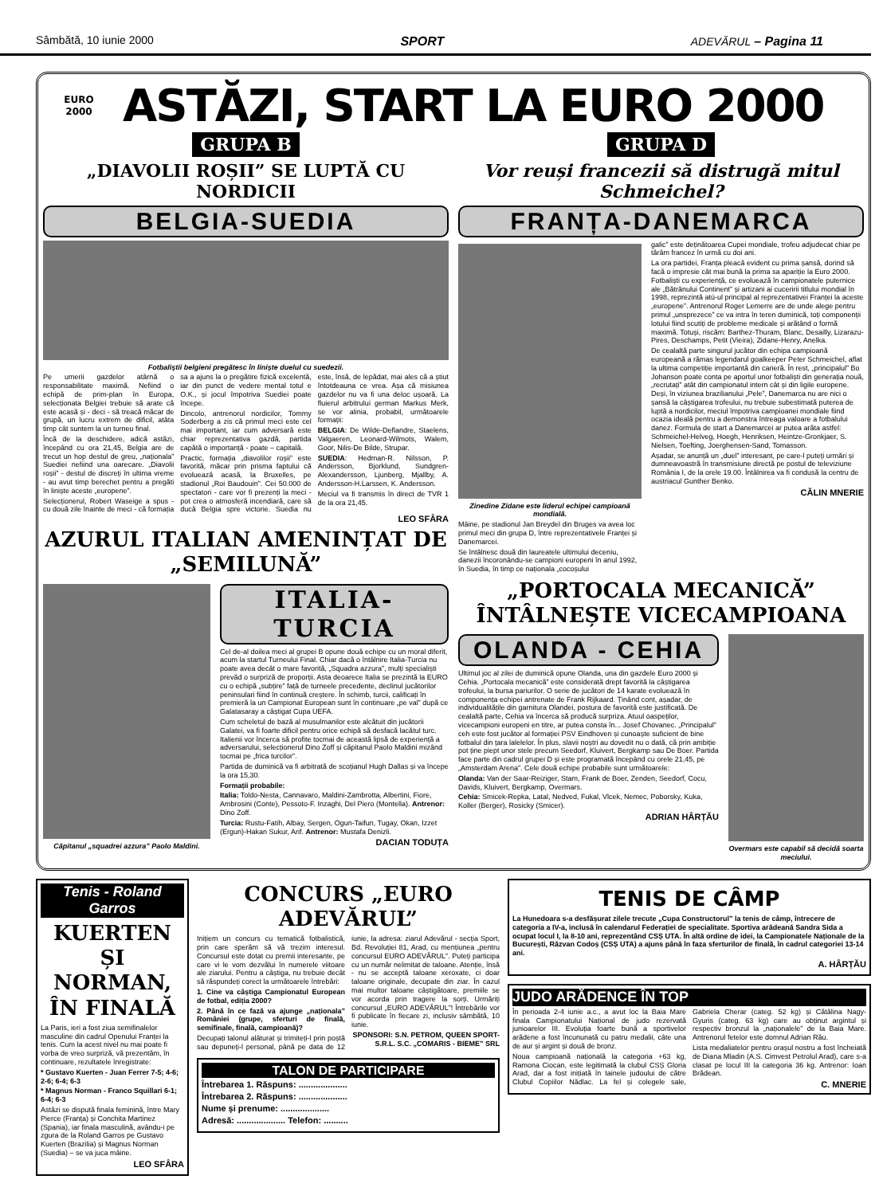Sâmbătă, 10 iunie 2000 SPORT ADEVĂRUL – Pagina 11
EURO
2000
ASTĂZI, START LA EURO 2000
GRUPA B
„DIAVOLII ROȘII” SE LUPTĂ CU NORDICII
BELGIA-SUEDIA
Fotbaliștii belgieni pregătesc în liniște duelul cu suedezii.
Pe umerii gazdelor atârnă o responsabilitate maximă. Nefiind o echipă de prim-plan în Europa, selecționata Belgiei trebuie să arate că este acasă și - deci - să treacă măcar de grupă, un lucru extrem de dificil, atâta timp cât suntem la un turneu final.
Încă de la deschidere, adică astăzi, începând cu ora 21,45, Belgia are de trecut un hop destul de greu, „naționala” Suediei nefiind una oarecare. „Diavolii roșii” - destul de discreți în ultima vreme - au avut timp berechet pentru a pregăti în liniște aceste „europene”.
Selecționerul, Robert Waseige a spus - cu două zile înainte de meci - că formația sa a ajuns la o pregătire fizică excelentă, iar din punct de vedere mental totul e O.K., și jocul împotriva Suediei poate începe.
Dincolo, antrenorul nordicilor, Tommy Soderberg a zis că primul meci este cel mai important, iar cum adversară este chiar reprezentativa gazdă, partida capătă o importanță - poate – capitală.
Practic, formația „diavolilor roșii” este favorită, măcar prin prisma faptului că evoluează acasă, la Bruxelles, pe stadionul „Roi Baudouin”. Cei 50.000 de spectatori - care vor fi prezenți la meci - pot crea o atmosferă incendiară, care să ducă Belgia spre victorie. Suedia nu este, însă, de lepădat, mai ales că a știut întotdeauna ce vrea. Așa că misiunea gazdelor nu va fi una deloc ușoară. La fluierul arbitrului german Markus Merk, se vor alinia, probabil, următoarele formații:
BELGIA: De Wilde-Deflandre, Staelens, Valgaeren, Leonard-Wilmots, Walem, Goor, Nilis-De Bilde, Strupar.
SUEDIA: Hedman-R. Nilsson, P. Andersson, Bjorklund, Sundgren-Alexandersson, Ljunberg, Mjallby, A. Andersson-H.Larssen, K. Andersson.
Meciul va fi transmis în direct de TVR 1 de la ora 21,45.
LEO SFÂRA
AZURUL ITALIAN AMENINȚAT DE „SEMILUNĂ”
Căpitanul „squadrei azzura” Paolo Maldini.
ITALIA-TURCIA
Cel de-al doilea meci al grupei B opune două echipe cu un moral diferit, acum la startul Turneului Final. Chiar dacă o întâlnire Italia-Turcia nu poate avea decât o mare favorită, „Squadra azzura”, mulți specialiști prevăd o surpriză de proporții. Asta deoarece Italia se prezintă la EURO cu o echipă „subțire” față de turneele precedente, declinul jucătorilor peninsulari fiind în continuă creștere. În schimb, turcii, calificați în premieră la un Campionat European sunt în continuare „pe val” după ce Galatasaray a câștigat Cupa UEFA.
Cum scheletul de bază al musulmanilor este alcătuit din jucătorii Galatei, va fi foarte dificil pentru orice echipă să desfacă lacătul turc. Italienii vor încerca să profite tocmai de această lipsă de experiență a adversarului, selecționerul Dino Zoff și căpitanul Paolo Maldini mizând tocmai pe „frica turcilor”.
Partida de duminică va fi arbitrată de scoțianul Hugh Dallas și va începe la ora 15,30.
Formații probabile:
Italia: Toldo-Nesta, Cannavaro, Maldini-Zambrotta, Albertini, Fiore, Ambrosini (Conte), Pessoto-F. Inzaghi, Del Piero (Montella). Antrenor: Dino Zoff.
Turcia: Rustu-Fatih, Albay, Sergen, Ogun-Taifun, Tugay, Okan, Izzet (Ergun)-Hakan Sukur, Arif. Antrenor: Mustafa Denizli.
DACIAN TODUȚA
GRUPA D
Vor reuși francezii să distrugă mitul Schmeichel?
FRANȚA-DANEMARCA
Zinedine Zidane este liderul echipei campioană mondială.
Mâine, pe stadionul Jan Breydel din Bruges va avea loc primul meci din grupa D, între reprezentativele Franței și Danemarcei.
Se întâlnesc două din laureatele ultimului deceniu, danezii încoronându-se campioni europeni în anul 1992, în Suedia, în timp ce naționala „cocoșului
galic” este deținătoarea Cupei mondiale, trofeu adjudecat chiar pe tărâm francez în urmă cu doi ani.
La ora partidei, Franța pleacă evident cu prima șansă, dorind să facă o impresie cât mai bună la prima sa apariție la Euro 2000. Fotbaliști cu experiență, ce evoluează în campionatele puternice ale „Bătrânului Continent” și artizani ai cuceririi titlului mondial în 1998, reprezintă atú-ul principal al reprezentativei Franței la aceste „europene”. Antrenorul Roger Lemerre are de unde alege pentru primul „unsprezece” ce va intra în teren duminică, toți componenții lotului fiind scutiți de probleme medicale și arătând o formă maximă. Totuși, riscăm: Barthez-Thuram, Blanc, Desailly, Lizarazu-Pires, Deschamps, Petit (Vieira), Zidane-Henry, Anelka.
De cealaltă parte singurul jucător din echipa campioană europeană a rămas legendarul goalkeeper Peter Schmeichel, aflat la ultima competiție importantă din carieră. În rest, „principalul” Bo Johanson poate conta pe aportul unor fotbaliști din generația nouă, „recrutați” atât din campionatul intern cât și din ligile europene. Deși, în viziunea brazilianului „Pele”, Danemarca nu are nici o șansă la câștigarea trofeului, nu trebuie subestimată puterea de luptă a nordicilor, meciul împotriva campioanei mondiale fiind ocazia ideală pentru a demonstra întreaga valoare a fotbalului danez. Formula de start a Danemarcei ar putea arăta astfel: Schmeichel-Helveg, Hoegh, Henriksen, Heintze-Gronkjaer, S. Nielsen, Toefting, Joerghensen-Sand, Tomasson.
Așadar, se anunță un „duel” interesant, pe care-l puteți urmări și dumneavoastră în transmisiune directă pe postul de televiziune România I, de la orele 19.00. Întâlnirea va fi condusă la centru de austriacul Gunther Benko.
CĂLIN MNERIE
„PORTOCALA MECANICĂ” ÎNTÂLNEȘTE VICECAMPIOANA
OLANDA - CEHIA
Ultimul joc al zilei de duminică opune Olanda, una din gazdele Euro 2000 și Cehia. „Portocala mecanică” este considerată drept favorită la câștigarea trofeului, la bursa pariurilor. O serie de jucători de 14 karate evoluează în componența echipei antrenate de Frank Rijkaard. Ținând cont, așadar, de individualitățile din garnitura Olandei, postura de favorită este justificată. De cealaltă parte, Cehia va încerca să producă surpriza. Atuul oaspeților, vicecampioni europeni en titre, ar putea consta în... Josef Chovanec. „Principalul” ceh este fost jucător al formației PSV Eindhoven și cunoaște suficient de bine fotbalul din țara lalelelor. În plus, slavii noștri au dovedit nu o dată, că prin ambiție pot ține piept unor stele precum Seedorf, Kluivert, Bergkamp sau De Boer. Partida face parte din cadrul grupei D și este programată începând cu orele 21,45, pe „Amsterdam Arena”. Cele două echipe probabile sunt următoarele:
Olanda: Van der Saar-Reiziger, Stam, Frank de Boer, Zenden, Seedorf, Cocu, Davids, Kluivert, Bergkamp, Overmars.
Cehia: Smicek-Repka, Latal, Nedved, Fukal, Vlcek, Nemec, Poborsky, Kuka, Koller (Berger), Rosicky (Smicer).
ADRIAN HÂRȚĂU
Overmars este capabil să decidă soarta meciului.
Tenis - Roland Garros
KUERTEN ȘI NORMAN, ÎN FINALĂ
La Paris, ieri a fost ziua semifinalelor masculine din cadrul Openului Franței la tenis. Cum la acest nivel nu mai poate fi vorba de vreo surpriză, vă prezentăm, în continuare, rezultatele înregistrate:
* Gustavo Kuerten - Juan Ferrer 7-5; 4-6; 2-6; 6-4; 6-3
* Magnus Norman - Franco Squillari 6-1; 6-4; 6-3
Astăzi se dispută finala feminină, între Mary Pierce (Franța) și Conchita Martinez (Spania), iar finala masculină, avându-i pe zgura de la Roland Garros pe Gustavo Kuerten (Brazilia) și Magnus Norman (Suedia) – se va juca mâine.
LEO SFÂRA
CONCURS „EURO ADEVĂRUL”
Inițiem un concurs cu tematică fotbalistică, prin care sperăm să vă trezim interesul. Concursul este dotat cu premii interesante, pe care vi le vom dezvălui în numerele viitoare ale ziarului. Pentru a câștiga, nu trebuie decât să răspundeți corect la următoarele întrebări:
1. Cine va câștiga Campionatul European de fotbal, ediția 2000?
2. Până în ce fază va ajunge „naționala” României (grupe, sferturi de finală, semifinale, finală, campioană)?
Decupați talonul alăturat și trimiteți-l prin poștă sau depuneți-l personal, până pe data de 12 iunie, la adresa: ziarul Adevărul - secția Sport, Bd. Revoluției 81, Arad, cu mențiunea „pentru concursul EURO ADEVĂRUL”. Puteți participa cu un număr nelimitat de taloane. Atenție, însă - nu se acceptă taloane xeroxate, ci doar taloane originale, decupate din ziar. În cazul mai multor taloane câștigătoare, premiile se vor acorda prin tragere la sorți. Urmăriți concursul „EURO ADEVĂRUL”! Întrebările vor fi publicate în fiecare zi, inclusiv sâmbătă, 10 iunie.
SPONSORI: S.N. PETROM, QUEEN SPORT-S.R.L. S.C. „COMARIS - BIEME” SRL
TALON DE PARTICIPARE
Întrebarea 1. Răspuns: ....................
Întrebarea 2. Răspuns: ....................
Nume și prenume: ....................
Adresă: .................... Telefon: ..........
TENIS DE CÂMP
La Hunedoara s-a desfășurat zilele trecute „Cupa Constructorul” la tenis de câmp, întrecere de categoria a IV-a, inclusă în calendarul Federației de specialitate. Sportiva arădeană Sandra Sida a ocupat locul I, la 8-10 ani, reprezentând CSȘ UTA. În altă ordine de idei, la Campionatele Naționale de la București, Răzvan Codoș (CSȘ UTA) a ajuns până în faza sferturilor de finală, în cadrul categoriei 13-14 ani.
A. HÂRȚĂU
JUDO ARĂDENCE ÎN TOP
În perioada 2-4 iunie a.c., a avut loc la Baia Mare finala Campionatului Național de judo rezervată junioarelor III. Evoluția foarte bună a sportivelor arădene a fost încununată cu patru medalii, câte una de aur și argint și două de bronz.
Noua campioană națională la categoria +63 kg, Ramona Ciocan, este legitimată la clubul CSȘ Gloria Arad, dar a fost inițiată în tainele judoului de către Clubul Copiilor Nădlac. La fel și colegele sale, Gabriela Cherar (categ. 52 kg) și Cătălina Nagy-Gyuris (categ. 63 kg) care au obținut argintul și respectiv bronzul la „naționalele” de la Baia Mare. Antrenorul fetelor este domnul Adrian Rău.
Lista medaliatelor pentru orașul nostru a fost încheiată de Diana Mladin (A.S. Cimvest Petrolul Arad), care s-a clasat pe locul III la categoria 36 kg. Antrenor: Ioan Brădean.
C. MNERIE